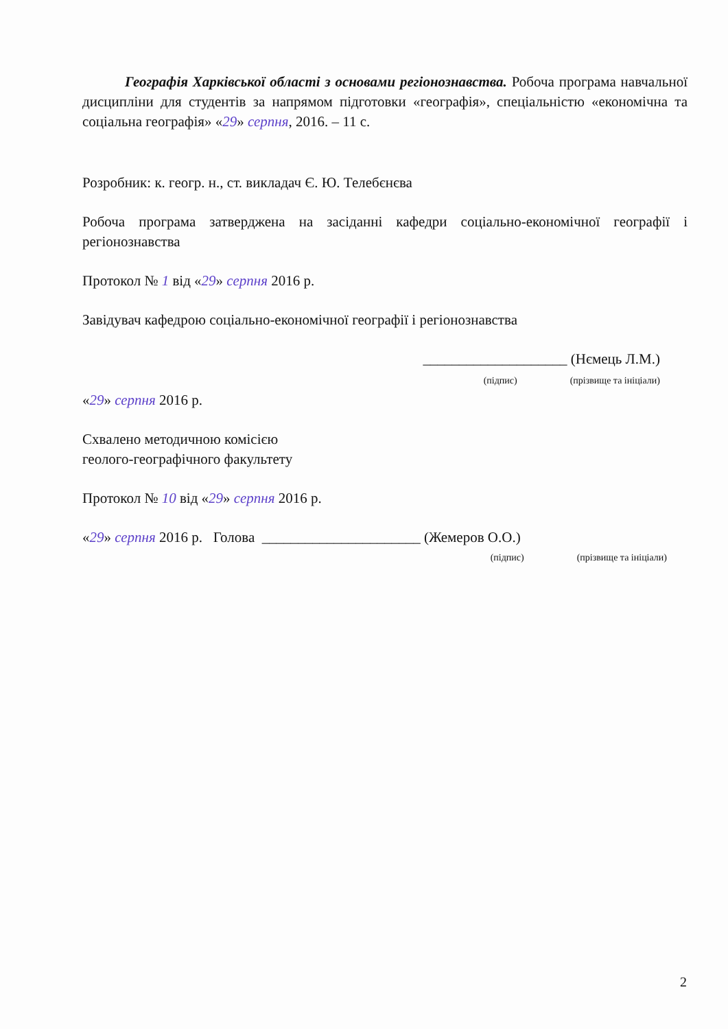Географія Харківської області з основами регіонознавства. Робоча програма навчальної дисципліни для студентів за напрямом підготовки «географія», спеціальністю «економічна та соціальна географія» «29» серпня, 2016. – 11 с.
Розробник: к. геогр. н., ст. викладач Є. Ю. Телебєнєва
Робоча програма затверджена на засіданні кафедри соціально-економічної географії і регіонознавства
Протокол № 1 від «29» серпня 2016 р.
Завідувач кафедрою соціально-економічної географії і регіонознавства
____________________ (Нємець Л.М.)
(підпис) (прізвище та ініціали)
«29» серпня 2016 р.
Схвалено методичною комісією
геолого-географічного факультету
Протокол № 10 від «29» серпня 2016 р.
«29» серпня 2016 р. Голова ______________________ (Жемеров О.О.)
(підпис) (прізвище та ініціали)
2